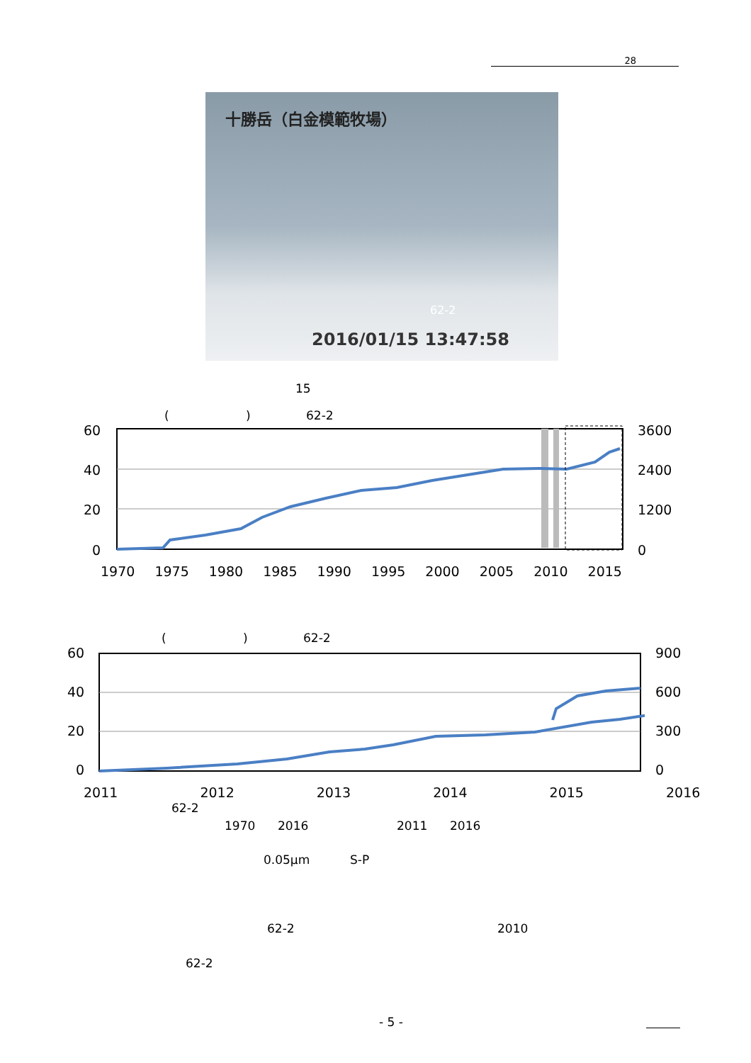28
十勝岳（白金模範牧場）
62-2
2016/01/15 13:47:58
15
( ) 62-2
60
40
20
0
3600
2400
1200
0
1970 1975 1980 1985 1990 1995 2000 2005 2010 2015
( ) 62-2
60
40
20
0
900
600
300
0
2011 2012 2013 2014 2015 2016
62-2
1970 2016 2011 2016
0.05μm S-P
62-2 2010
62-2
- 5 -